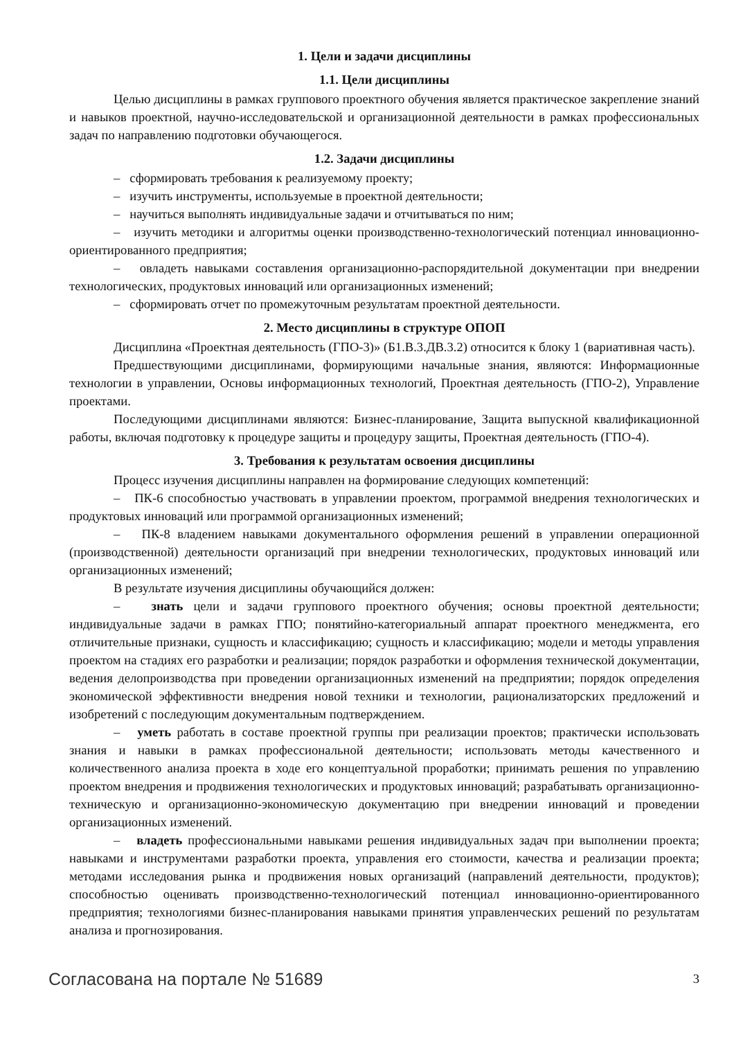1. Цели и задачи дисциплины
1.1. Цели дисциплины
Целью дисциплины в рамках группового проектного обучения является практическое закрепление знаний и навыков проектной, научно-исследовательской и организационной деятельности в рамках профессиональных задач по направлению подготовки обучающегося.
1.2. Задачи дисциплины
– сформировать требования к реализуемому проекту;
– изучить инструменты, используемые в проектной деятельности;
– научиться выполнять индивидуальные задачи и отчитываться по ним;
– изучить методики и алгоритмы оценки производственно-технологический потенциал инновационно-ориентированного предприятия;
– овладеть навыками составления организационно-распорядительной документации при внедрении технологических, продуктовых инноваций или организационных изменений;
– сформировать отчет по промежуточным результатам проектной деятельности.
2. Место дисциплины в структуре ОПОП
Дисциплина «Проектная деятельность (ГПО-3)» (Б1.В.3.ДВ.3.2) относится к блоку 1 (вариативная часть).
Предшествующими дисциплинами, формирующими начальные знания, являются: Информационные технологии в управлении, Основы информационных технологий, Проектная деятельность (ГПО-2), Управление проектами.
Последующими дисциплинами являются: Бизнес-планирование, Защита выпускной квалификационной работы, включая подготовку к процедуре защиты и процедуру защиты, Проектная деятельность (ГПО-4).
3. Требования к результатам освоения дисциплины
Процесс изучения дисциплины направлен на формирование следующих компетенций:
– ПК-6 способностью участвовать в управлении проектом, программой внедрения технологических и продуктовых инноваций или программой организационных изменений;
– ПК-8 владением навыками документального оформления решений в управлении операционной (производственной) деятельности организаций при внедрении технологических, продуктовых инноваций или организационных изменений;
В результате изучения дисциплины обучающийся должен:
– знать цели и задачи группового проектного обучения; основы проектной деятельности; индивидуальные задачи в рамках ГПО; понятийно-категориальный аппарат проектного менеджмента, его отличительные признаки, сущность и классификацию; сущность и классификацию; модели и методы управления проектом на стадиях его разработки и реализации; порядок разработки и оформления технической документации, ведения делопроизводства при проведении организационных изменений на предприятии; порядок определения экономической эффективности внедрения новой техники и технологии, рационализаторских предложений и изобретений с последующим документальным подтверждением.
– уметь работать в составе проектной группы при реализации проектов; практически использовать знания и навыки в рамках профессиональной деятельности; использовать методы качественного и количественного анализа проекта в ходе его концептуальной проработки; принимать решения по управлению проектом внедрения и продвижения технологических и продуктовых инноваций; разрабатывать организационно-техническую и организационно-экономическую документацию при внедрении инноваций и проведении организационных изменений.
– владеть профессиональными навыками решения индивидуальных задач при выполнении проекта; навыками и инструментами разработки проекта, управления его стоимости, качества и реализации проекта; методами исследования рынка и продвижения новых организаций (направлений деятельности, продуктов); способностью оценивать производственно-технологический потенциал инновационно-ориентированного предприятия; технологиями бизнес-планирования навыками принятия управленческих решений по результатам анализа и прогнозирования.
Согласована на портале № 51689 3